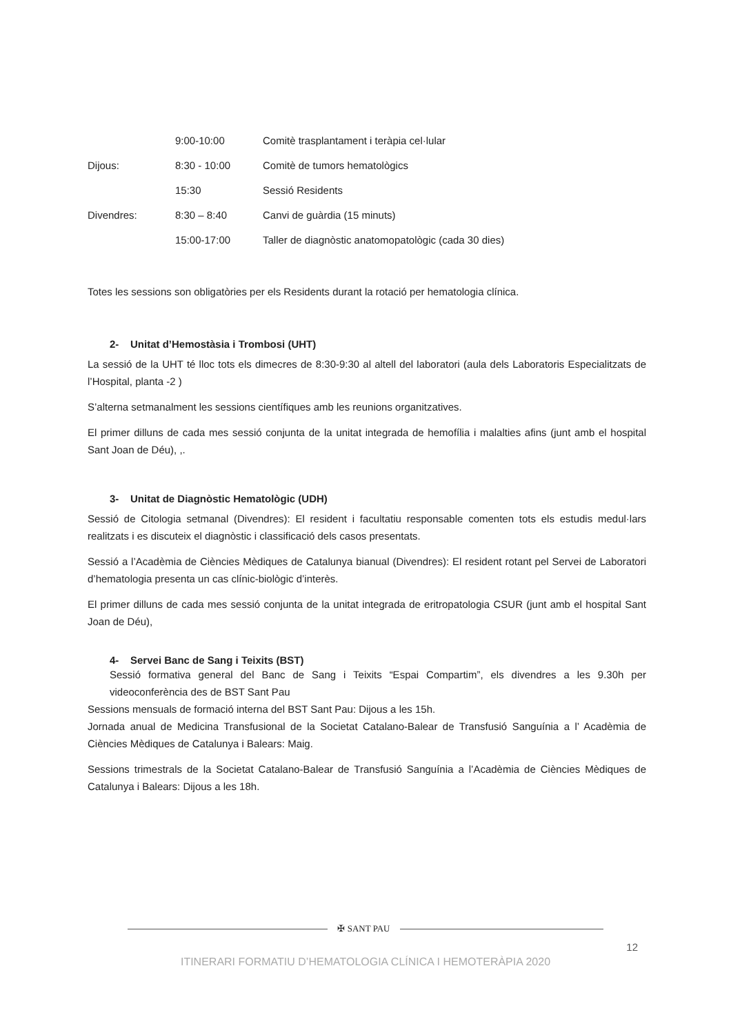| | 9:00-10:00 | Comitè trasplantament i teràpia cel·lular |
| Dijous: | 8:30 - 10:00 | Comitè de tumors hematològics |
| | 15:30 | Sessió Residents |
| Divendres: | 8:30 – 8:40 | Canvi de guàrdia (15 minuts) |
| | 15:00-17:00 | Taller de diagnòstic anatomopatològic (cada 30 dies) |
Totes les sessions son obligatòries per els Residents durant la rotació per hematologia clínica.
2- Unitat d’Hemostàsia i Trombosi (UHT)
La sessió de la UHT té lloc tots els dimecres de 8:30-9:30 al altell del laboratori (aula dels Laboratoris Especialitzats de l’Hospital, planta -2 )
S’alterna setmanalment les sessions científiques amb les reunions organitzatives.
El primer dilluns de cada mes sessió conjunta de la unitat integrada de hemofília i malalties afins (junt amb el hospital Sant Joan de Déu), ,.
3- Unitat de Diagnòstic Hematològic (UDH)
Sessió de Citologia setmanal (Divendres): El resident i facultatiu responsable comenten tots els estudis medul·lars realitzats i es discuteix el diagnòstic i classificació dels casos presentats.
Sessió a l’Acadèmia de Ciències Mèdiques de Catalunya bianual (Divendres): El resident rotant pel Servei de Laboratori d’hematologia presenta un cas clínic-biològic d’interès.
El primer dilluns de cada mes sessió conjunta de la unitat integrada de eritropatologia CSUR (junt amb el hospital Sant Joan de Déu),
4- Servei Banc de Sang i Teixits (BST)
Sessió formativa general del Banc de Sang i Teixits “Espai Compartim”, els divendres a les 9.30h per videoconferència des de BST Sant Pau
Sessions mensuals de formació interna del BST Sant Pau: Dijous a les 15h.
Jornada anual de Medicina Transfusional de la Societat Catalano-Balear de Transfusió Sanguínia a l’ Acadèmia de Ciències Mèdiques de Catalunya i Balears: Maig.
Sessions trimestrals de la Societat Catalano-Balear de Transfusió Sanguínia a l’Acadèmia de Ciències Mèdiques de Catalunya i Balears: Dijous a les 18h.
✠ SANT PAU
12
ITINERARI FORMATIU D’HEMATOLOGIA CLÍNICA I HEMOTERÀPIA 2020